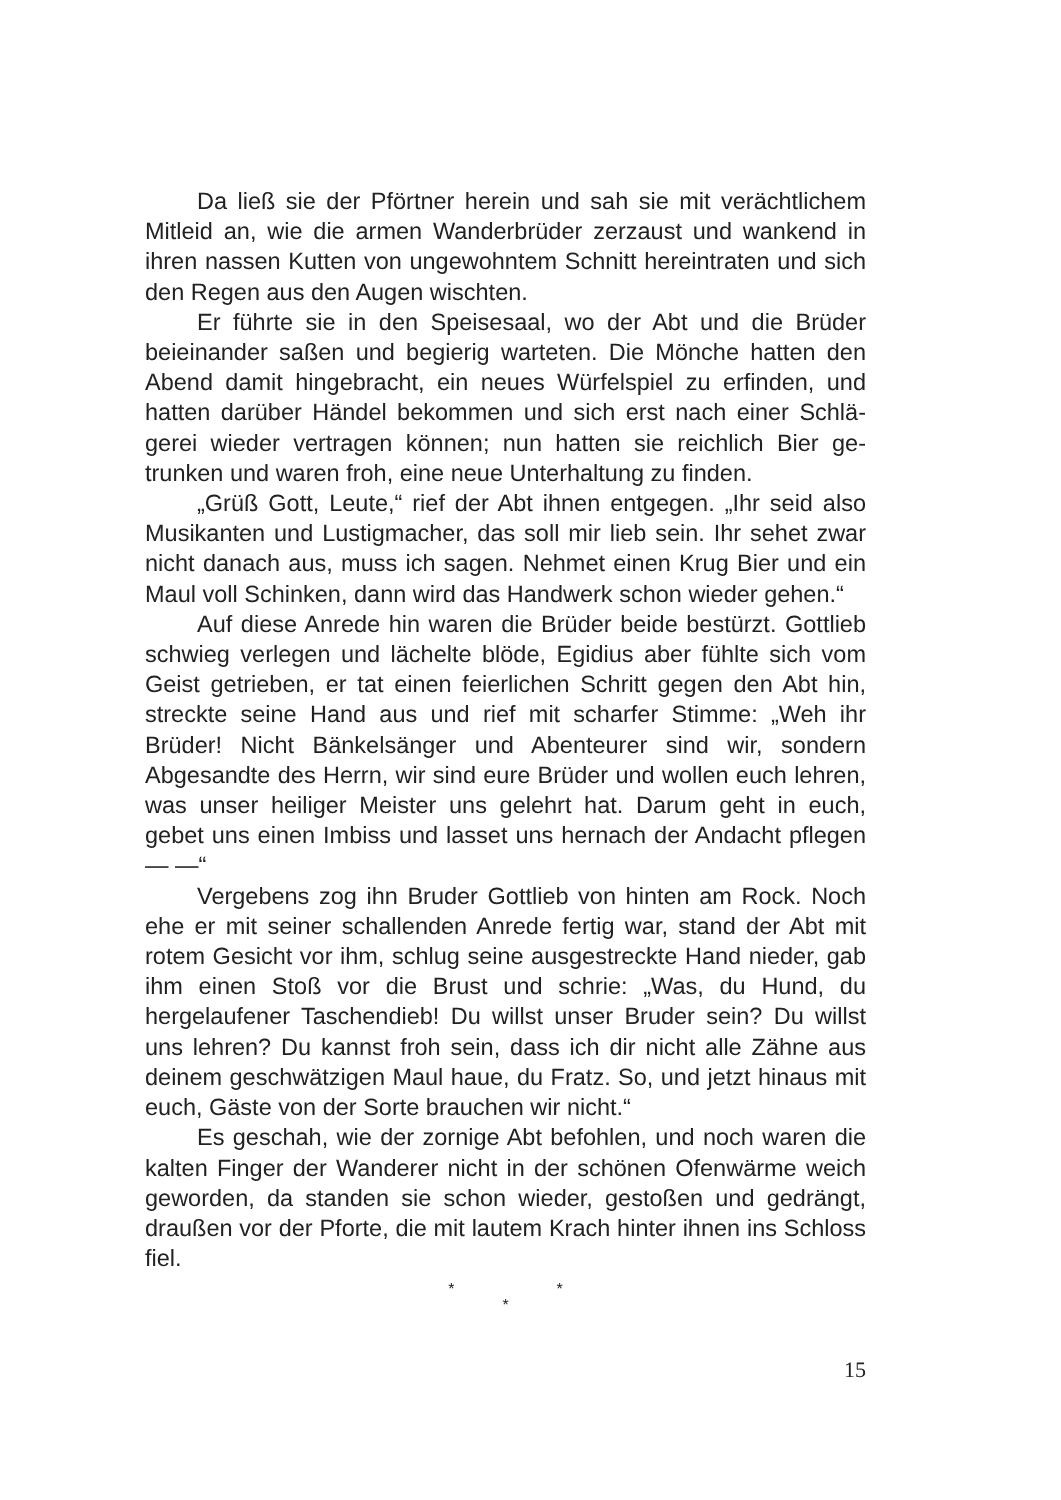Da ließ sie der Pförtner herein und sah sie mit verächtlichem Mitleid an, wie die armen Wanderbrüder zerzaust und wankend in ihren nassen Kutten von ungewohntem Schnitt hereintraten und sich den Regen aus den Augen wischten.
Er führte sie in den Speisesaal, wo der Abt und die Brüder beieinander saßen und begierig warteten. Die Mönche hatten den Abend damit hingebracht, ein neues Würfelspiel zu erfinden, und hatten darüber Händel bekommen und sich erst nach einer Schlä­gerei wieder vertragen können; nun hatten sie reichlich Bier ge­trunken und waren froh, eine neue Unterhaltung zu finden.
„Grüß Gott, Leute,“ rief der Abt ihnen entgegen. „Ihr seid also Musikanten und Lustigmacher, das soll mir lieb sein. Ihr sehet zwar nicht danach aus, muss ich sagen. Nehmet einen Krug Bier und ein Maul voll Schinken, dann wird das Handwerk schon wieder gehen.“
Auf diese Anrede hin waren die Brüder beide bestürzt. Gott­lieb schwieg verlegen und lächelte blöde, Egidius aber fühlte sich vom Geist getrieben, er tat einen feierlichen Schritt gegen den Abt hin, streckte seine Hand aus und rief mit scharfer Stimme: „Weh ihr Brüder! Nicht Bänkelsänger und Abenteurer sind wir, son­dern Abgesandte des Herrn, wir sind eure Brüder und wollen euch lehren, was unser heiliger Meister uns gelehrt hat. Darum geht in euch, gebet uns einen Imbiss und lasset uns hernach der An­dacht pflegen — —“
Vergebens zog ihn Bruder Gottlieb von hinten am Rock. Noch ehe er mit seiner schallenden Anrede fertig war, stand der Abt mit rotem Gesicht vor ihm, schlug seine ausgestreckte Hand nieder, gab ihm einen Stoß vor die Brust und schrie: „Was, du Hund, du hergelaufener Taschendieb! Du willst unser Bruder sein? Du willst uns lehren? Du kannst froh sein, dass ich dir nicht alle Zähne aus deinem geschwätzigen Maul haue, du Fratz. So, und jetzt hinaus mit euch, Gäste von der Sorte brauchen wir nicht.“
Es geschah, wie der zornige Abt befohlen, und noch waren die kalten Finger der Wanderer nicht in der schönen Ofenwärme weich geworden, da standen sie schon wieder, gestoßen und ge­drängt, draußen vor der Pforte, die mit lautem Krach hinter ihnen ins Schloss fiel.
* *
*
15